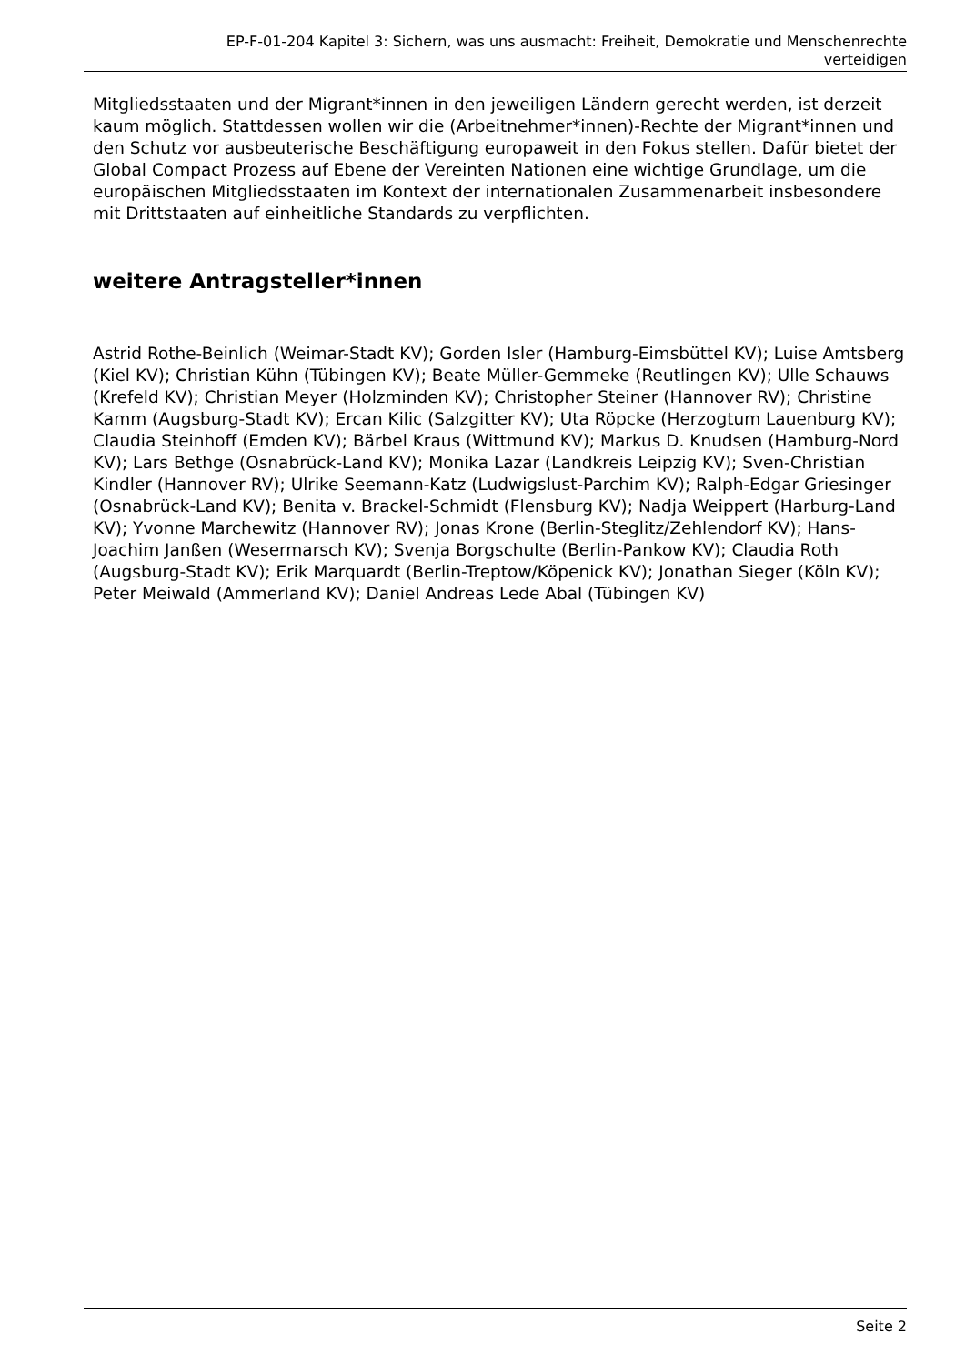EP-F-01-204 Kapitel 3: Sichern, was uns ausmacht: Freiheit, Demokratie und Menschenrechte
verteidigen
Mitgliedsstaaten und der Migrant*innen in den jeweiligen Ländern gerecht werden, ist derzeit kaum möglich. Stattdessen wollen wir die (Arbeitnehmer*innen)-Rechte der Migrant*innen und den Schutz vor ausbeuterische Beschäftigung europaweit in den Fokus stellen. Dafür bietet der Global Compact Prozess auf Ebene der Vereinten Nationen eine wichtige Grundlage, um die europäischen Mitgliedsstaaten im Kontext der internationalen Zusammenarbeit insbesondere mit Drittstaaten auf einheitliche Standards zu verpflichten.
weitere Antragsteller*innen
Astrid Rothe-Beinlich (Weimar-Stadt KV); Gorden Isler (Hamburg-Eimsbüttel KV); Luise Amtsberg (Kiel KV); Christian Kühn (Tübingen KV); Beate Müller-Gemmeke (Reutlingen KV); Ulle Schauws (Krefeld KV); Christian Meyer (Holzminden KV); Christopher Steiner (Hannover RV); Christine Kamm (Augsburg-Stadt KV); Ercan Kilic (Salzgitter KV); Uta Röpcke (Herzogtum Lauenburg KV); Claudia Steinhoff (Emden KV); Bärbel Kraus (Wittmund KV); Markus D. Knudsen (Hamburg-Nord KV); Lars Bethge (Osnabrück-Land KV); Monika Lazar (Landkreis Leipzig KV); Sven-Christian Kindler (Hannover RV); Ulrike Seemann-Katz (Ludwigslust-Parchim KV); Ralph-Edgar Griesinger (Osnabrück-Land KV); Benita v. Brackel-Schmidt (Flensburg KV); Nadja Weippert (Harburg-Land KV); Yvonne Marchewitz (Hannover RV); Jonas Krone (Berlin-Steglitz/Zehlendorf KV); Hans-Joachim Janßen (Wesermarsch KV); Svenja Borgschulte (Berlin-Pankow KV); Claudia Roth (Augsburg-Stadt KV); Erik Marquardt (Berlin-Treptow/Köpenick KV); Jonathan Sieger (Köln KV); Peter Meiwald (Ammerland KV); Daniel Andreas Lede Abal (Tübingen KV)
Seite 2